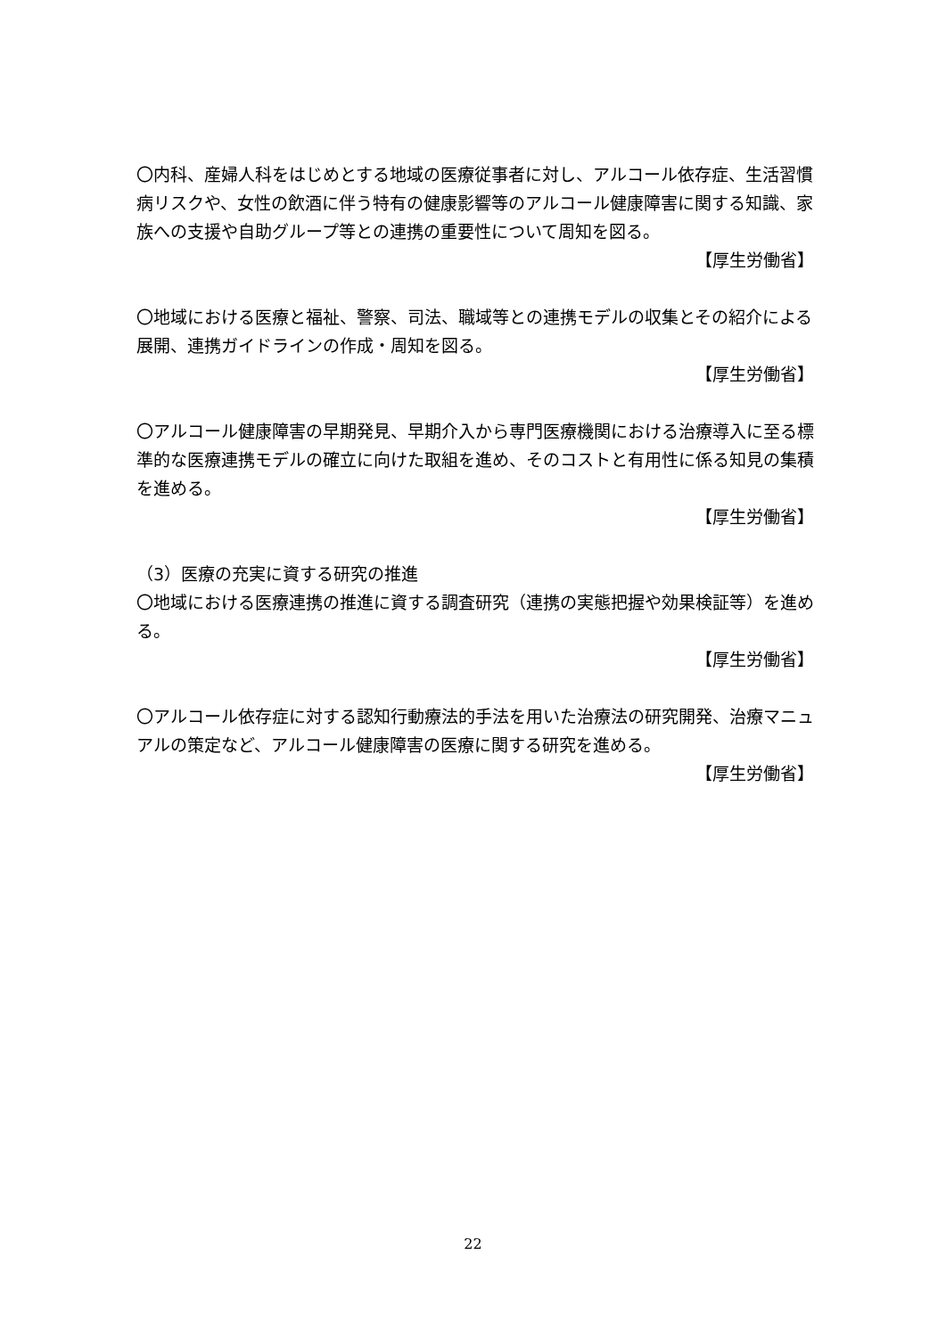〇内科、産婦人科をはじめとする地域の医療従事者に対し、アルコール依存症、生活習慣病リスクや、女性の飲酒に伴う特有の健康影響等のアルコール健康障害に関する知識、家族への支援や自助グループ等との連携の重要性について周知を図る。
【厚生労働省】
〇地域における医療と福祉、警察、司法、職域等との連携モデルの収集とその紹介による展開、連携ガイドラインの作成・周知を図る。
【厚生労働省】
〇アルコール健康障害の早期発見、早期介入から専門医療機関における治療導入に至る標準的な医療連携モデルの確立に向けた取組を進め、そのコストと有用性に係る知見の集積を進める。
【厚生労働省】
（3）医療の充実に資する研究の推進
〇地域における医療連携の推進に資する調査研究（連携の実態把握や効果検証等）を進める。
【厚生労働省】
〇アルコール依存症に対する認知行動療法的手法を用いた治療法の研究開発、治療マニュアルの策定など、アルコール健康障害の医療に関する研究を進める。
【厚生労働省】
22